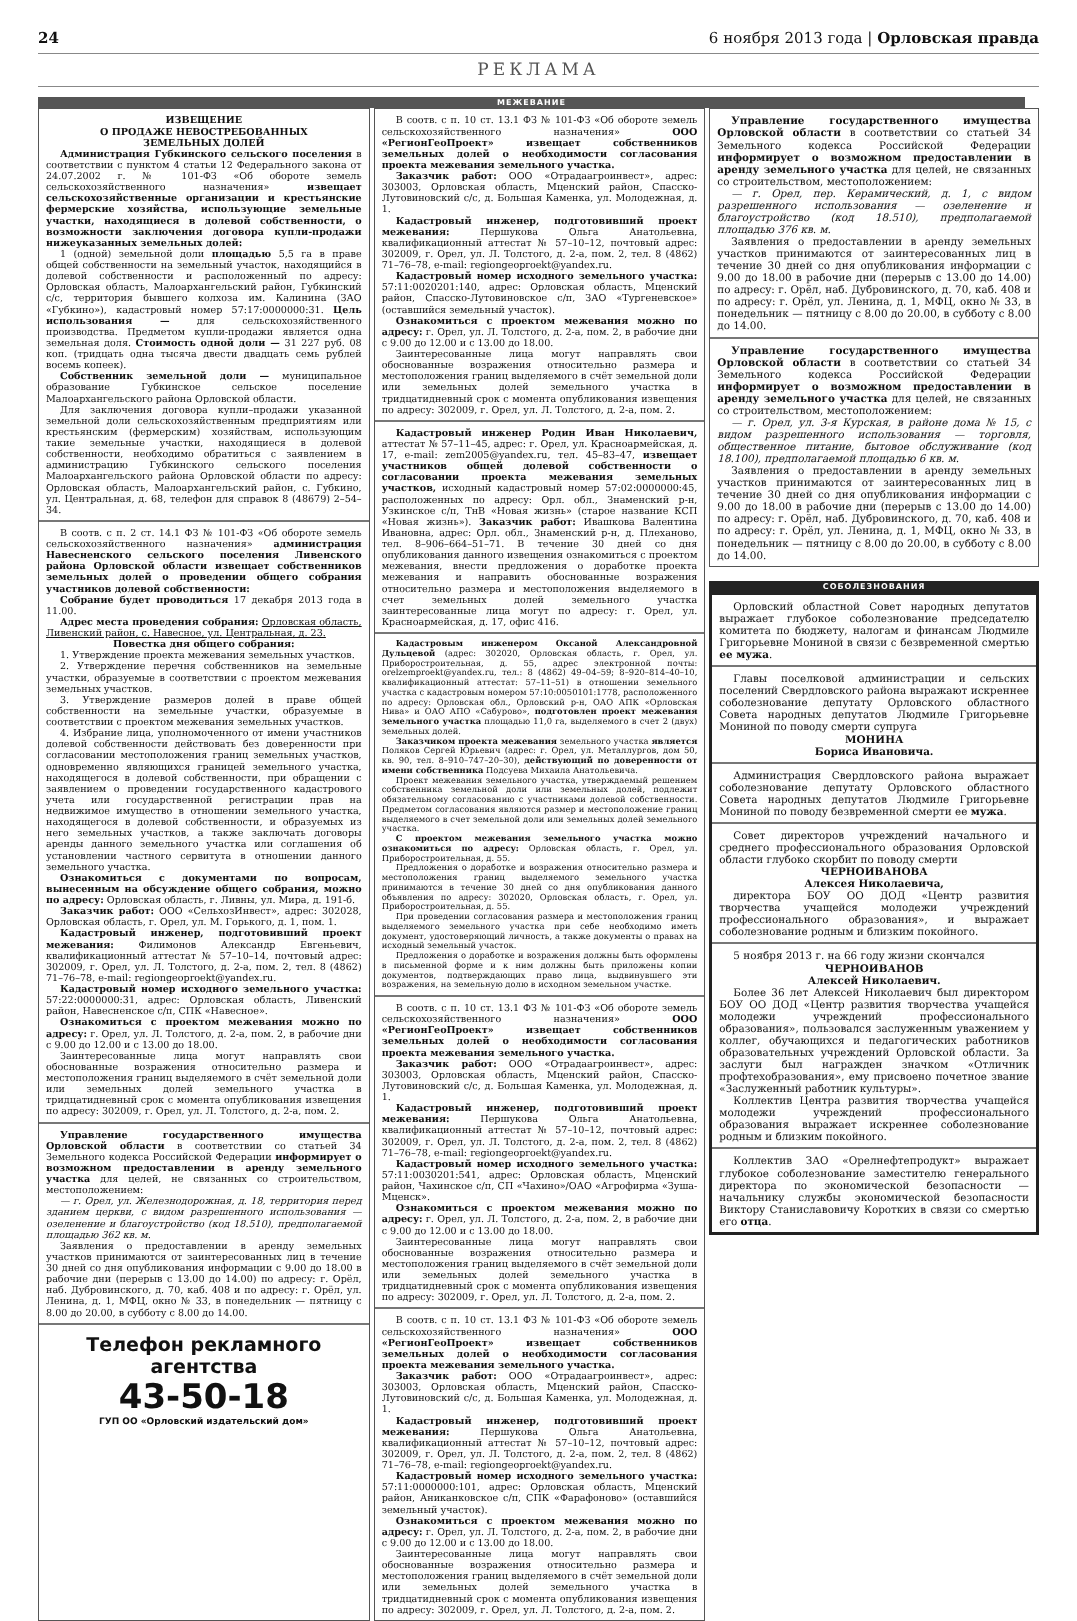24 6 ноября 2013 года | Орловская правда
РЕКЛАМА
МЕЖЕВАНИЕ
ИЗВЕЩЕНИЕ
О ПРОДАЖЕ НЕВОСТРЕБОВАННЫХ
ЗЕМЕЛЬНЫХ ДОЛЕЙ
Администрация Губкинского сельского поселения в соответствии с пунктом 4 статьи 12 Федерального закона от 24.07.2002 г. № 101-ФЗ «Об обороте земель сельскохозяйственного назначения» извещает сельскохозяйственные организации и крестьянские фермерские хозяйства, использующие земельные участки, находящиеся в долевой собственности, о возможности заключения договора купли-продажи нижеуказанных земельных долей:
1 (одной) земельной доли площадью 5,5 га в праве общей собственности на земельный участок, находящийся в долевой собственности и расположенный по адресу: Орловская область, Малоархангельский район, Губкинский с/с, территория бывшего колхоза им. Калинина (ЗАО «Губкино»), кадастровый номер 57:17:0000000:31. Цель использования — для сельскохозяйственного производства. Предметом купли-продажи является одна земельная доля. Стоимость одной доли — 31 227 руб. 08 коп. (тридцать одна тысяча двести двадцать семь рублей восемь копеек).
Собственник земельной доли — муниципальное образование Губкинское сельское поселение Малоархангельского района Орловской области.
Для заключения договора купли–продажи указанной земельной доли сельскохозяйственным предприятиям или крестьянским (фермерским) хозяйствам, использующим такие земельные участки, находящиеся в долевой собственности, необходимо обратиться с заявлением в администрацию Губкинского сельского поселения Малоархангельского района Орловской области по адресу: Орловская область, Малоархангельский район, с. Губкино, ул. Центральная, д. 68, телефон для справок 8 (48679) 2–54–34.
В соотв. с п. 2 ст. 14.1 ФЗ № 101-ФЗ «Об обороте земель сельскохозяйственного назначения» администрация Навесненского сельского поселения Ливенского района Орловской области извещает собственников земельных долей о проведении общего собрания участников долевой собственности:
Собрание будет проводиться 17 декабря 2013 года в 11.00.
Адрес места проведения собрания: Орловская область, Ливенский район, с. Навесное, ул. Центральная, д. 23.
Повестка дня общего собрания:
1. Утверждение проекта межевания земельных участков.
2. Утверждение перечня собственников на земельные участки, образуемые в соответствии с проектом межевания земельных участков.
3. Утверждение размеров долей в праве общей собственности на земельные участки, образуемые в соответствии с проектом межевания земельных участков.
4. Избрание лица, уполномоченного от имени участников долевой собственности действовать без доверенности при согласовании местоположения границ земельных участков, одновременно являющихся границей земельного участка, находящегося в долевой собственности, при обращении с заявлением о проведении государственного кадастрового учета или государственной регистрации прав на недвижимое имущество в отношении земельного участка, находящегося в долевой собственности, и образуемых из него земельных участков, а также заключать договоры аренды данного земельного участка или соглашения об установлении частного сервитута в отношении данного земельного участка.
Ознакомиться с документами по вопросам, вынесенным на обсуждение общего собрания, можно по адресу: Орловская область, г. Ливны, ул. Мира, д. 191-б.
Заказчик работ: ООО «СельхозИнвест», адрес: 302028, Орловская область, г. Орел, ул. М. Горького, д. 1, пом. 1.
Кадастровый инженер, подготовивший проект межевания: Филимонов Александр Евгеньевич, квалификационный аттестат № 57–10–14, почтовый адрес: 302009, г. Орел, ул. Л. Толстого, д. 2-а, пом. 2, тел. 8 (4862) 71–76–78, e-mail: regiongeoproekt@yandex.ru.
Кадастровый номер исходного земельного участка: 57:22:0000000:31, адрес: Орловская область, Ливенский район, Навесненское с/п, СПК «Навесное».
Ознакомиться с проектом межевания можно по адресу: г. Орел, ул. Л. Толстого, д. 2-а, пом. 2, в рабочие дни с 9.00 до 12.00 и с 13.00 до 18.00.
Заинтересованные лица могут направлять свои обоснованные возражения относительно размера и местоположения границ выделяемого в счёт земельной доли или земельных долей земельного участка в тридцатидневный срок с момента опубликования извещения по адресу: 302009, г. Орел, ул. Л. Толстого, д. 2-а, пом. 2.
Управление государственного имущества Орловской области в соответствии со статьей 34 Земельного кодекса Российской Федерации информирует о возможном предоставлении в аренду земельного участка для целей, не связанных со строительством, местоположением:
— г. Орел, ул. Железнодорожная, д. 18, территория перед зданием церкви, с видом разрешенного использования — озеленение и благоустройство (код 18.510), предполагаемой площадью 362 кв. м.
Заявления о предоставлении в аренду земельных участков принимаются от заинтересованных лиц в течение 30 дней со дня опубликования информации с 9.00 до 18.00 в рабочие дни (перерыв с 13.00 до 14.00) по адресу: г. Орёл, наб. Дубровинского, д. 70, каб. 408 и по адресу: г. Орёл, ул. Ленина, д. 1, МФЦ, окно № 33, в понедельник — пятницу с 8.00 до 20.00, в субботу с 8.00 до 14.00.
Телефон рекламного агентства
43-50-18
ГУП ОО «Орловский издательский дом»
В соотв. с п. 10 ст. 13.1 ФЗ № 101-ФЗ «Об обороте земель сельскохозяйственного назначения» ООО «РегионГеоПроект» извещает собственников земельных долей о необходимости согласования проекта межевания земельного участка.
Заказчик работ: ООО «Отрадаагроинвест», адрес: 303003, Орловская область, Мценский район, Спасско-Лутовиновский с/с, д. Большая Каменка, ул. Молодежная, д. 1.
Кадастровый инженер, подготовивший проект межевания: Першукова Ольга Анатольевна, квалификационный аттестат № 57–10–12, почтовый адрес: 302009, г. Орел, ул. Л. Толстого, д. 2-а, пом. 2, тел. 8 (4862) 71–76–78, e-mail: regiongeoproekt@yandex.ru.
Кадастровый номер исходного земельного участка: 57:11:0020201:140, адрес: Орловская область, Мценский район, Спасско-Лутовиновское с/п, ЗАО «Тургеневское» (оставшийся земельный участок).
Ознакомиться с проектом межевания можно по адресу: г. Орел, ул. Л. Толстого, д. 2-а, пом. 2, в рабочие дни с 9.00 до 12.00 и с 13.00 до 18.00.
Заинтересованные лица могут направлять свои обоснованные возражения относительно размера и местоположения границ выделяемого в счёт земельной доли или земельных долей земельного участка в тридцатидневный срок с момента опубликования извещения по адресу: 302009, г. Орел, ул. Л. Толстого, д. 2-а, пом. 2.
Кадастровый инженер Родин Иван Николаевич, аттестат № 57–11–45, адрес: г. Орел, ул. Красноармейская, д. 17, e-mail: zem2005@yandex.ru, тел. 45–83–47, извещает участников общей долевой собственности о согласовании проекта межевания земельных участков, исходный кадастровый номер 57:02:0000000:45, расположенных по адресу: Орл. обл., Знаменский р-н, Узкинское с/п, ТнВ «Новая жизнь» (старое название КСП «Новая жизнь»). Заказчик работ: Ивашкова Валентина Ивановна, адрес: Орл. обл., Знаменский р-н, д. Плеханово, тел. 8–906–664–51–71. В течение 30 дней со дня опубликования данного извещения ознакомиться с проектом межевания, внести предложения о доработке проекта межевания и направить обоснованные возражения относительно размера и местоположения выделяемого в счет земельных долей земельного участка заинтересованные лица могут по адресу: г. Орел, ул. Красноармейская, д. 17, офис 416.
Кадастровым инженером Оксаной Александровной Дульцевой (адрес: 302020, Орловская область, г. Орел, ул. Приборостроительная, д. 55, адрес электронной почты: orelzemproekt@yandex.ru, тел.: 8 (4862) 49–04–59; 8–920–814–40–10, квалификационный аттестат: 57–11–51) в отношении земельного участка с кадастровым номером 57:10:0050101:1778, расположенного по адресу: Орловская обл., Орловский р-н, ОАО АПК «Орловская Нива» и ОАО АПО «Сабурово», подготовлен проект межевания земельного участка площадью 11,0 га, выделяемого в счет 2 (двух) земельных долей.
Заказчиком проекта межевания земельного участка является Поляков Сергей Юрьевич (адрес: г. Орел, ул. Металлургов, дом 50, кв. 90, тел. 8–910–747–20–30), действующий по доверенности от имени собственника Подсуева Михаила Анатольевича.
Проект межевания земельного участка, утверждаемый решением собственника земельной доли или земельных долей, подлежит обязательному согласованию с участниками долевой собственности. Предметом согласования являются размер и местоположение границ выделяемого в счет земельной доли или земельных долей земельного участка.
С проектом межевания земельного участка можно ознакомиться по адресу: Орловская область, г. Орел, ул. Приборостроительная, д. 55.
Предложения о доработке и возражения относительно размера и местоположения границ выделяемого земельного участка принимаются в течение 30 дней со дня опубликования данного объявления по адресу: 302020, Орловская область, г. Орел, ул. Приборостроительная, д. 55.
При проведении согласования размера и местоположения границ выделяемого земельного участка при себе необходимо иметь документ, удостоверяющий личность, а также документы о правах на исходный земельный участок.
Предложения о доработке и возражения должны быть оформлены в письменной форме и к ним должны быть приложены копии документов, подтверждающих право лица, выдвинувшего эти возражения, на земельную долю в исходном земельном участке.
В соотв. с п. 10 ст. 13.1 ФЗ № 101-ФЗ «Об обороте земель сельскохозяйственного назначения» ООО «РегионГеоПроект» извещает собственников земельных долей о необходимости согласования проекта межевания земельного участка.
Заказчик работ: ООО «Отрадаагроинвест», адрес: 303003, Орловская область, Мценский район, Спасско-Лутовиновский с/с, д. Большая Каменка, ул. Молодежная, д. 1.
Кадастровый инженер, подготовивший проект межевания: Першукова Ольга Анатольевна, квалификационный аттестат № 57–10–12, почтовый адрес: 302009, г. Орел, ул. Л. Толстого, д. 2-а, пом. 2, тел. 8 (4862) 71–76–78, e-mail: regiongeoproekt@yandex.ru.
Кадастровый номер исходного земельного участка: 57:11:0030201:541, адрес: Орловская область, Мценский район, Чахинское с/п, СП «Чахино»/ОАО «Агрофирма «Зуша-Мценск».
Ознакомиться с проектом межевания можно по адресу: г. Орел, ул. Л. Толстого, д. 2-а, пом. 2, в рабочие дни с 9.00 до 12.00 и с 13.00 до 18.00.
Заинтересованные лица могут направлять свои обоснованные возражения относительно размера и местоположения границ выделяемого в счёт земельной доли или земельных долей земельного участка в тридцатидневный срок с момента опубликования извещения по адресу: 302009, г. Орел, ул. Л. Толстого, д. 2-а, пом. 2.
В соотв. с п. 10 ст. 13.1 ФЗ № 101-ФЗ «Об обороте земель сельскохозяйственного назначения» ООО «РегионГеоПроект» извещает собственников земельных долей о необходимости согласования проекта межевания земельного участка.
Заказчик работ: ООО «Отрадаагроинвест», адрес: 303003, Орловская область, Мценский район, Спасско-Лутовиновский с/с, д. Большая Каменка, ул. Молодежная, д. 1.
Кадастровый инженер, подготовивший проект межевания: Першукова Ольга Анатольевна, квалификационный аттестат № 57–10–12, почтовый адрес: 302009, г. Орел, ул. Л. Толстого, д. 2-а, пом. 2, тел. 8 (4862) 71–76–78, e-mail: regiongeoproekt@yandex.ru.
Кадастровый номер исходного земельного участка: 57:11:0000000:101, адрес: Орловская область, Мценский район, Аниканковское с/п, СПК «Фарафоново» (оставшийся земельный участок).
Ознакомиться с проектом межевания можно по адресу: г. Орел, ул. Л. Толстого, д. 2-а, пом. 2, в рабочие дни с 9.00 до 12.00 и с 13.00 до 18.00.
Заинтересованные лица могут направлять свои обоснованные возражения относительно размера и местоположения границ выделяемого в счёт земельной доли или земельных долей земельного участка в тридцатидневный срок с момента опубликования извещения по адресу: 302009, г. Орел, ул. Л. Толстого, д. 2-а, пом. 2.
Управление государственного имущества Орловской области в соответствии со статьей 34 Земельного кодекса Российской Федерации информирует о возможном предоставлении в аренду земельного участка для целей, не связанных со строительством, местоположением:
— г. Орел, пер. Керамический, д. 1, с видом разрешенного использования — озеленение и благоустройство (код 18.510), предполагаемой площадью 376 кв. м.
Заявления о предоставлении в аренду земельных участков принимаются от заинтересованных лиц в течение 30 дней со дня опубликования информации с 9.00 до 18.00 в рабочие дни (перерыв с 13.00 до 14.00) по адресу: г. Орёл, наб. Дубровинского, д. 70, каб. 408 и по адресу: г. Орёл, ул. Ленина, д. 1, МФЦ, окно № 33, в понедельник — пятницу с 8.00 до 20.00, в субботу с 8.00 до 14.00.
Управление государственного имущества Орловской области в соответствии со статьей 34 Земельного кодекса Российской Федерации информирует о возможном предоставлении в аренду земельного участка для целей, не связанных со строительством, местоположением:
— г. Орел, ул. 3-я Курская, в районе дома № 15, с видом разрешенного использования — торговля, общественное питание, бытовое обслуживание (код 18.100), предполагаемой площадью 6 кв. м.
Заявления о предоставлении в аренду земельных участков принимаются от заинтересованных лиц в течение 30 дней со дня опубликования информации с 9.00 до 18.00 в рабочие дни (перерыв с 13.00 до 14.00) по адресу: г. Орёл, наб. Дубровинского, д. 70, каб. 408 и по адресу: г. Орёл, ул. Ленина, д. 1, МФЦ, окно № 33, в понедельник — пятницу с 8.00 до 20.00, в субботу с 8.00 до 14.00.
СОБОЛЕЗНОВАНИЯ
Орловский областной Совет народных депутатов выражает глубокое соболезнование председателю комитета по бюджету, налогам и финансам Людмиле Григорьевне Мониной в связи с безвременной смертью ее мужа.
Главы поселковой администрации и сельских поселений Свердловского района выражают искреннее соболезнование депутату Орловского областного Совета народных депутатов Людмиле Григорьевне Мониной по поводу смерти супруга
МОНИНА
Бориса Ивановича.
Администрация Свердловского района выражает соболезнование депутату Орловского областного Совета народных депутатов Людмиле Григорьевне Мониной по поводу безвременной смерти ее мужа.
Совет директоров учреждений начального и среднего профессионального образования Орловской области глубоко скорбит по поводу смерти
ЧЕРНОИВАНОВА
Алексея Николаевича,
директора БОУ ОО ДОД «Центр развития творчества учащейся молодежи учреждений профессионального образования», и выражает соболезнование родным и близким покойного.
5 ноября 2013 г. на 66 году жизни скончался
ЧЕРНОИВАНОВ
Алексей Николаевич.
Более 36 лет Алексей Николаевич был директором БОУ ОО ДОД «Центр развития творчества учащейся молодежи учреждений профессионального образования», пользовался заслуженным уважением у коллег, обучающихся и педагогических работников образовательных учреждений Орловской области. За заслуги был награжден значком «Отличник профтехобразования», ему присвоено почетное звание «Заслуженный работник культуры».
Коллектив Центра развития творчества учащейся молодежи учреждений профессионального образования выражает искреннее соболезнование родным и близким покойного.
Коллектив ЗАО «Орелнефтепродукт» выражает глубокое соболезнование заместителю генерального директора по экономической безопасности — начальнику службы экономической безопасности Виктору Станиславовичу Коротких в связи со смертью его отца.